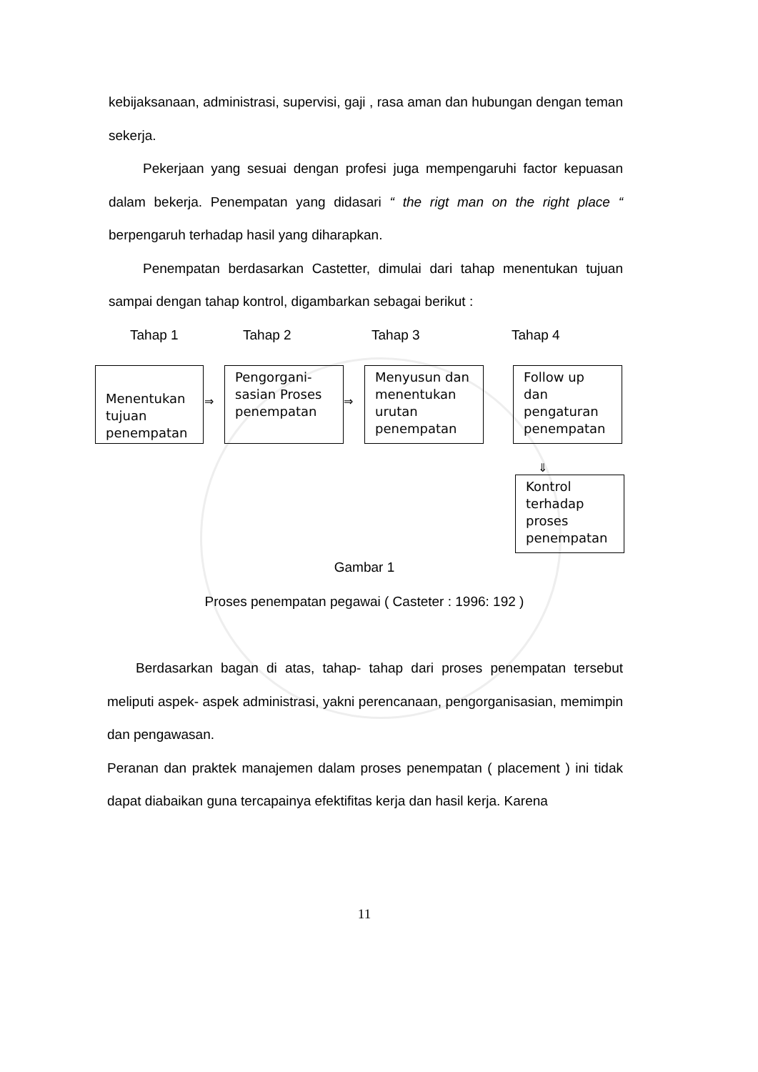kebijaksanaan, administrasi, supervisi, gaji , rasa aman dan hubungan dengan teman sekerja.
Pekerjaan yang sesuai dengan profesi juga mempengaruhi factor kepuasan dalam bekerja. Penempatan yang didasari “ the rigt man on the right place “ berpengaruh terhadap hasil yang diharapkan.
Penempatan berdasarkan Castetter, dimulai dari tahap menentukan tujuan sampai dengan tahap kontrol, digambarkan sebagai berikut :
Tahap 1 Tahap 2 Tahap 3 Tahap 4
Menentukan tujuan penempatan
⇒
Pengorgani-sasian Proses penempatan
⇒
Menyusun dan menentukan urutan penempatan
Follow up dan pengaturan penempatan
⇓
Kontrol terhadap proses penempatan
Gambar 1
Proses penempatan pegawai ( Casteter : 1996: 192 )
Berdasarkan bagan di atas, tahap- tahap dari proses penempatan tersebut meliputi aspek- aspek administrasi, yakni perencanaan, pengorganisasian, memimpin dan pengawasan.
Peranan dan praktek manajemen dalam proses penempatan ( placement ) ini tidak dapat diabaikan guna tercapainya efektifitas kerja dan hasil kerja. Karena
11